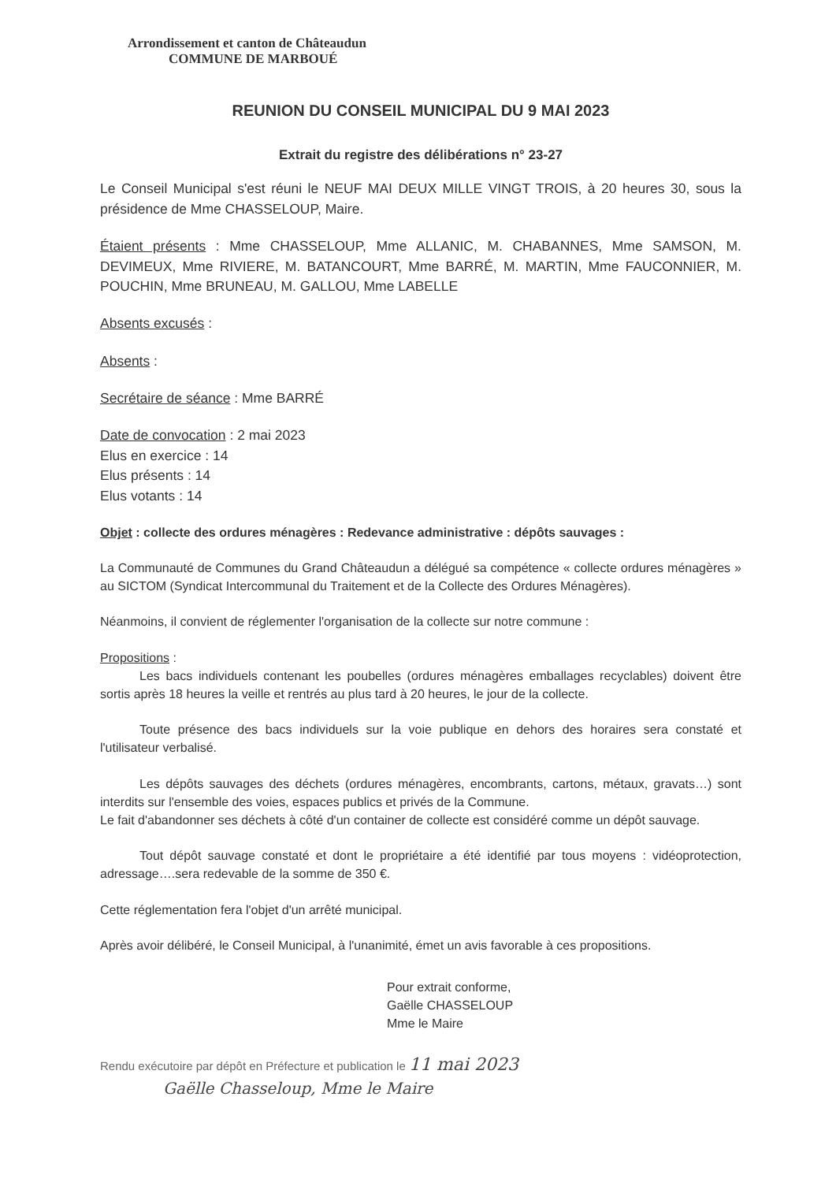Arrondissement et canton de Châteaudun
COMMUNE DE MARBOUÉ
REUNION DU CONSEIL MUNICIPAL DU 9 MAI 2023
Extrait du registre des délibérations n° 23-27
Le Conseil Municipal s'est réuni le NEUF MAI DEUX MILLE VINGT TROIS, à 20 heures 30, sous la présidence de Mme CHASSELOUP, Maire.
Étaient présents : Mme CHASSELOUP, Mme ALLANIC, M. CHABANNES, Mme SAMSON, M. DEVIMEUX, Mme RIVIERE, M. BATANCOURT, Mme BARRÉ, M. MARTIN, Mme FAUCONNIER, M. POUCHIN, Mme BRUNEAU, M. GALLOU, Mme LABELLE
Absents excusés :
Absents :
Secrétaire de séance : Mme BARRÉ
Date de convocation : 2 mai 2023
Elus en exercice : 14
Elus présents : 14
Elus votants : 14
Objet : collecte des ordures ménagères : Redevance administrative : dépôts sauvages :
La Communauté de Communes du Grand Châteaudun a délégué sa compétence « collecte ordures ménagères » au SICTOM (Syndicat Intercommunal du Traitement et de la Collecte des Ordures Ménagères).
Néanmoins, il convient de réglementer l'organisation de la collecte sur notre commune :
Propositions :
Les bacs individuels contenant les poubelles (ordures ménagères emballages recyclables) doivent être sortis après 18 heures la veille et rentrés au plus tard à 20 heures, le jour de la collecte.
Toute présence des bacs individuels sur la voie publique en dehors des horaires sera constaté et l'utilisateur verbalisé.
Les dépôts sauvages des déchets (ordures ménagères, encombrants, cartons, métaux, gravats…) sont interdits sur l'ensemble des voies, espaces publics et privés de la Commune.
Le fait d'abandonner ses déchets à côté d'un container de collecte est considéré comme un dépôt sauvage.
Tout dépôt sauvage constaté et dont le propriétaire a été identifié par tous moyens : vidéoprotection, adressage….sera redevable de la somme de 350 €.
Cette réglementation fera l'objet d'un arrêté municipal.
Après avoir délibéré, le Conseil Municipal, à l'unanimité, émet un avis favorable à ces propositions.
Pour extrait conforme,
Gaëlle CHASSELOUP
Mme le Maire
Rendu exécutoire par dépôt en Préfecture et publication le 11 mai 2023
Gaëlle Chasseloup, Mme le Maire